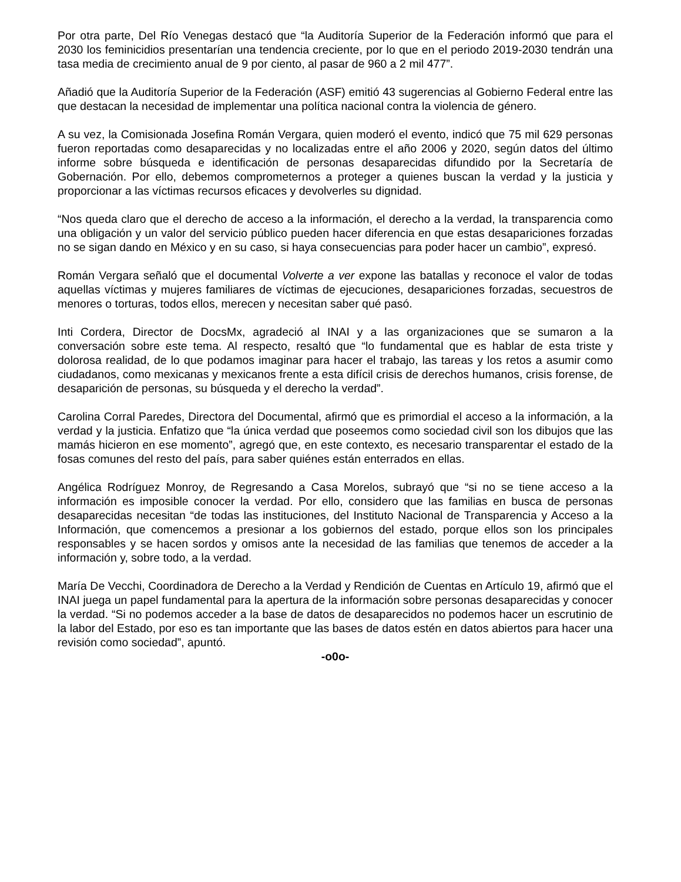Por otra parte, Del Río Venegas destacó que “la Auditoría Superior de la Federación informó que para el 2030 los feminicidios presentarían una tendencia creciente, por lo que en el periodo 2019-2030 tendrán una tasa media de crecimiento anual de 9 por ciento, al pasar de 960 a 2 mil 477”.
Añadió que la Auditoría Superior de la Federación (ASF) emitió 43 sugerencias al Gobierno Federal entre las que destacan la necesidad de implementar una política nacional contra la violencia de género.
A su vez, la Comisionada Josefina Román Vergara, quien moderó el evento, indicó que 75 mil 629 personas fueron reportadas como desaparecidas y no localizadas entre el año 2006 y 2020, según datos del último informe sobre búsqueda e identificación de personas desaparecidas difundido por la Secretaría de Gobernación. Por ello, debemos comprometernos a proteger a quienes buscan la verdad y la justicia y proporcionar a las víctimas recursos eficaces y devolverles su dignidad.
“Nos queda claro que el derecho de acceso a la información, el derecho a la verdad, la transparencia como una obligación y un valor del servicio público pueden hacer diferencia en que estas desapariciones forzadas no se sigan dando en México y en su caso, si haya consecuencias para poder hacer un cambio”, expresó.
Román Vergara señaló que el documental Volverte a ver expone las batallas y reconoce el valor de todas aquellas víctimas y mujeres familiares de víctimas de ejecuciones, desapariciones forzadas, secuestros de menores o torturas, todos ellos, merecen y necesitan saber qué pasó.
Inti Cordera, Director de DocsMx, agradeció al INAI y a las organizaciones que se sumaron a la conversación sobre este tema. Al respecto, resaltó que “lo fundamental que es hablar de esta triste y dolorosa realidad, de lo que podamos imaginar para hacer el trabajo, las tareas y los retos a asumir como ciudadanos, como mexicanas y mexicanos frente a esta difícil crisis de derechos humanos, crisis forense, de desaparición de personas, su búsqueda y el derecho la verdad”.
Carolina Corral Paredes, Directora del Documental, afirmó que es primordial el acceso a la información, a la verdad y la justicia. Enfatizo que “la única verdad que poseemos como sociedad civil son los dibujos que las mamás hicieron en ese momento”, agregó que, en este contexto, es necesario transparentar el estado de la fosas comunes del resto del país, para saber quiénes están enterrados en ellas.
Angélica Rodríguez Monroy, de Regresando a Casa Morelos, subrayó que “si no se tiene acceso a la información es imposible conocer la verdad. Por ello, considero que las familias en busca de personas desaparecidas necesitan “de todas las instituciones, del Instituto Nacional de Transparencia y Acceso a la Información, que comencemos a presionar a los gobiernos del estado, porque ellos son los principales responsables y se hacen sordos y omisos ante la necesidad de las familias que tenemos de acceder a la información y, sobre todo, a la verdad.
María De Vecchi, Coordinadora de Derecho a la Verdad y Rendición de Cuentas en Artículo 19, afirmó que el INAI juega un papel fundamental para la apertura de la información sobre personas desaparecidas y conocer la verdad. “Si no podemos acceder a la base de datos de desaparecidos no podemos hacer un escrutinio de la labor del Estado, por eso es tan importante que las bases de datos estén en datos abiertos para hacer una revisión como sociedad”, apuntó.
-o0o-